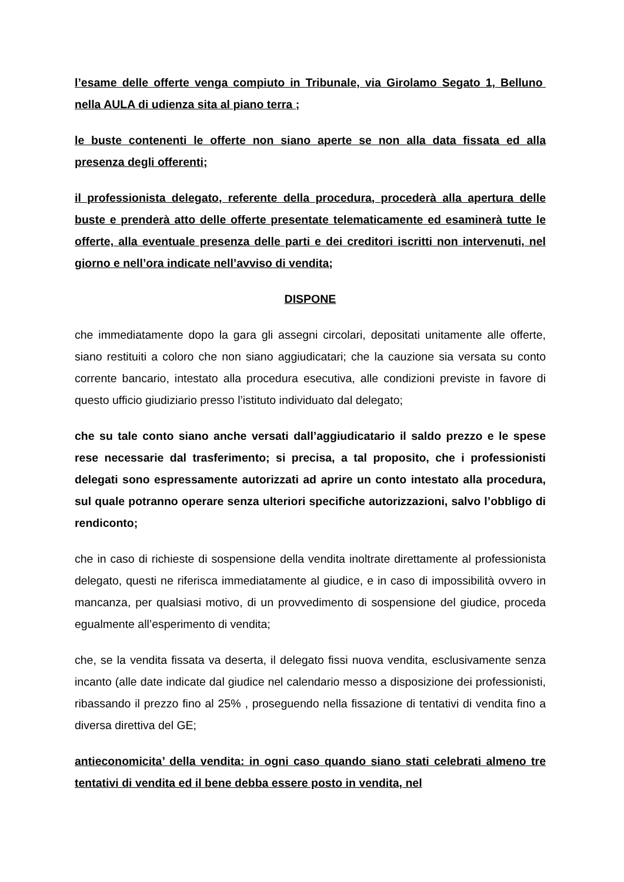l’esame delle offerte venga compiuto in Tribunale, via Girolamo Segato 1, Belluno nella AULA di udienza sita al piano terra ;
le buste contenenti le offerte non siano aperte se non alla data fissata ed alla presenza degli offerenti;
il professionista delegato, referente della procedura, procederà alla apertura delle buste e prenderà atto delle offerte presentate telematicamente ed esaminerà tutte le offerte, alla eventuale presenza delle parti e dei creditori iscritti non intervenuti, nel giorno e nell’ora indicate nell’avviso di vendita;
DISPONE
che immediatamente dopo la gara gli assegni circolari, depositati unitamente alle offerte, siano restituiti a coloro che non siano aggiudicatari; che la cauzione sia versata su conto corrente bancario, intestato alla procedura esecutiva, alle condizioni previste in favore di questo ufficio giudiziario presso l’istituto individuato dal delegato;
che su tale conto siano anche versati dall’aggiudicatario il saldo prezzo e le spese rese necessarie dal trasferimento; si precisa, a tal proposito, che i professionisti delegati sono espressamente autorizzati ad aprire un conto intestato alla procedura, sul quale potranno operare senza ulteriori specifiche autorizzazioni, salvo l’obbligo di rendiconto;
che in caso di richieste di sospensione della vendita inoltrate direttamente al professionista delegato, questi ne riferisca immediatamente al giudice, e in caso di impossibilità ovvero in mancanza, per qualsiasi motivo, di un provvedimento di sospensione del giudice, proceda egualmente all’esperimento di vendita;
che, se la vendita fissata va deserta, il delegato fissi nuova vendita, esclusivamente senza incanto (alle date indicate dal giudice nel calendario messo a disposizione dei professionisti, ribassando il prezzo fino al 25% , proseguendo nella fissazione di tentativi di vendita fino a diversa direttiva del GE;
antieconomicita’ della vendita: in ogni caso quando siano stati celebrati almeno tre tentativi di vendita ed il bene debba essere posto in vendita, nel